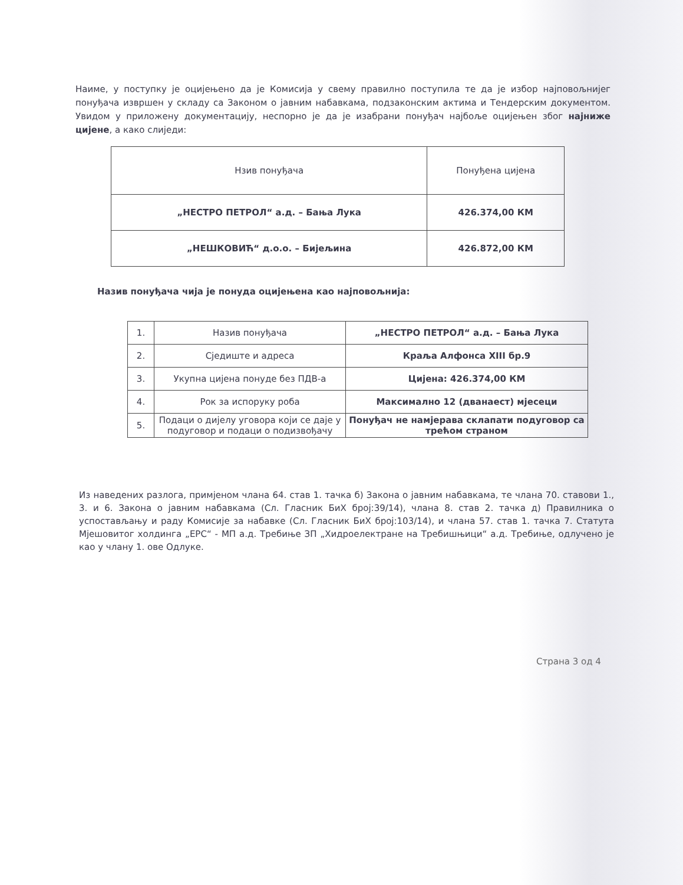Наиме, у поступку је оцијењено да је Комисија у свему правилно поступила те да је избор најповољнијег понуђача извршен у складу са Законом о јавним набавкама, подзаконским актима и Тендерским документом. Увидом у приложену документацију, неспорно је да је изабрани понуђач најбоље оцијењен због најниже цијене, а како слиједи:
| Нзив понуђача | Понуђена цијена |
| --- | --- |
| „НЕСТРО ПЕТРОЛ“ а.д. – Бања Лука | 426.374,00 КМ |
| „НЕШКОВИЋ“ д.о.о. – Бијељина | 426.872,00 КМ |
Назив понуђача чија је понуда оцијењена као најповољнија:
| 1. | Назив понуђача | „НЕСТРО ПЕТРОЛ“ а.д. – Бања Лука |
| 2. | Сједиште и адреса | Краља Алфонса XIII бр.9 |
| 3. | Укупна цијена понуде без ПДВ-а | Цијена: 426.374,00 КМ |
| 4. | Рок за испоруку роба | Максимално 12 (дванаест) мјесеци |
| 5. | Подаци о дијелу уговора који се даје у подуговор и подаци о подизвођачу | Понуђач не намјерава склапати подуговор са трећом страном |
Из наведених разлога, примјеном члана 64. став 1. тачка б) Закона о јавним набавкама, те члана 70. ставови 1., 3. и 6. Закона о јавним набавкама (Сл. Гласник БиХ број:39/14), члана 8. став 2. тачка д) Правилника о успостављању и раду Комисије за набавке (Сл. Гласник БиХ број:103/14), и члана 57. став 1. тачка 7. Статута Мјешовитог холдинга „ЕРС“ - МП а.д. Требиње ЗП „Хидроелектране на Требишњици“ а.д. Требиње, одлучено је као у члану 1. ове Одлуке.
Страна 3 од 4